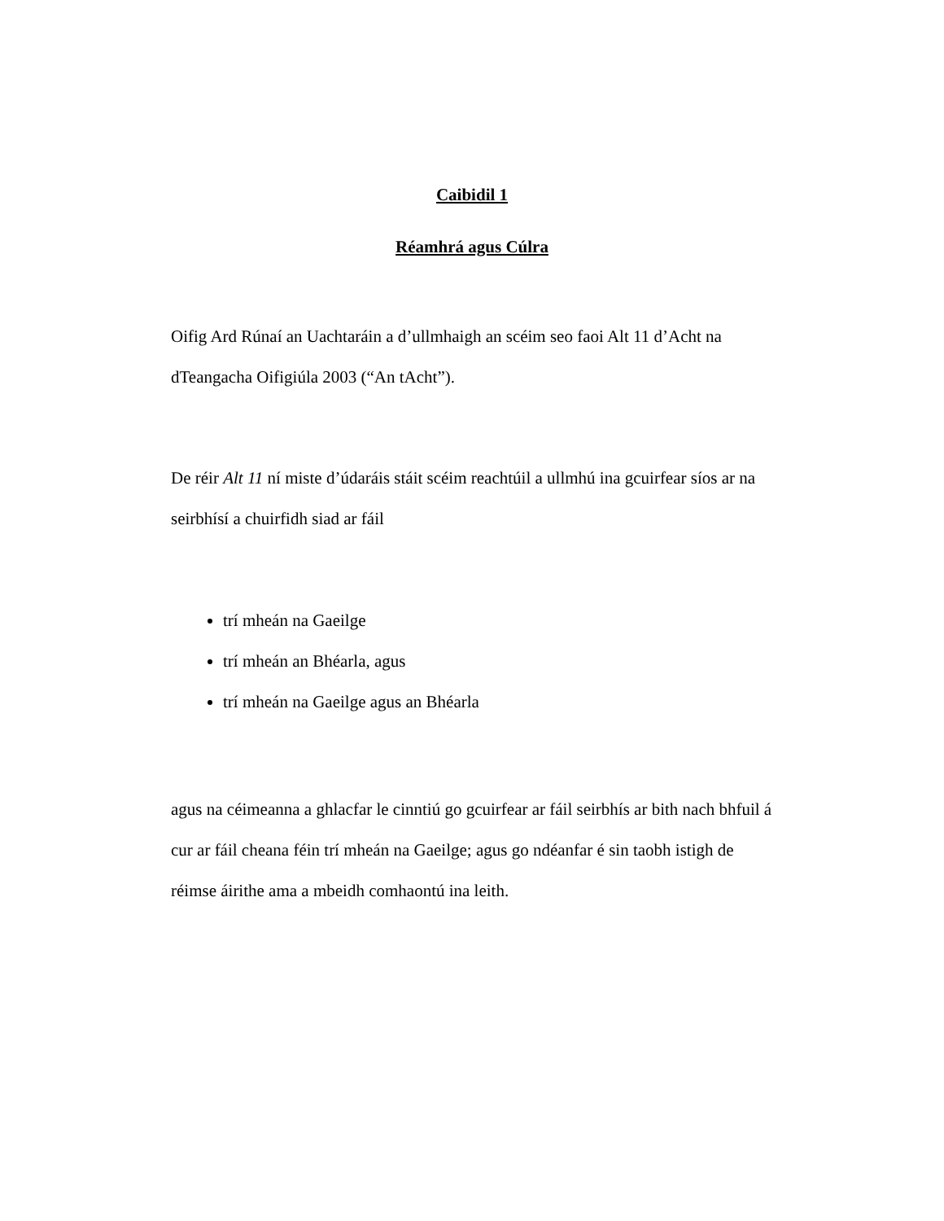Caibidil 1
Réamhrá agus Cúlra
Oifig Ard Rúnaí an Uachtaráin a d’ullmhaigh an scéim seo faoi Alt 11 d’Acht na dTeangacha Oifigiúla 2003 (“An tAcht”).
De réir Alt 11 ní miste d’údaráis stáit scéim reachtúil a ullmhú ina gcuirfear síos ar na seirbhísí a chuirfidh siad ar fáil
trí mheán na Gaeilge
trí mheán an Bhéarla, agus
trí mheán na Gaeilge agus an Bhéarla
agus na céimeanna a ghlacfar le cinntiú go gcuirfear ar fáil seirbhís ar bith nach bhfuil á cur ar fáil cheana féin trí mheán na Gaeilge; agus go ndéanfar é sin taobh istigh de réimse áirithe ama a mbeidh comhaontú ina leith.